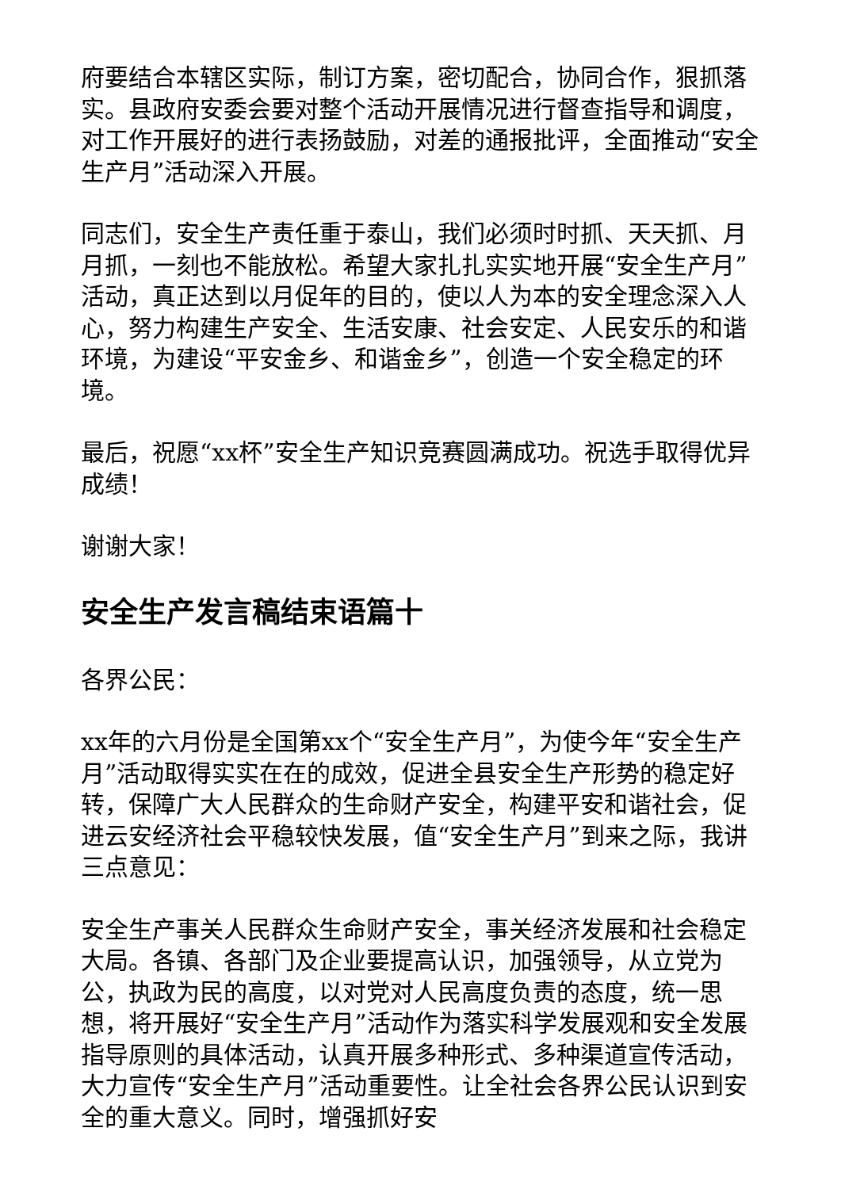府要结合本辖区实际，制订方案，密切配合，协同合作，狠抓落实。县政府安委会要对整个活动开展情况进行督查指导和调度，对工作开展好的进行表扬鼓励，对差的通报批评，全面推动“安全生产月”活动深入开展。
同志们，安全生产责任重于泰山，我们必须时时抓、天天抓、月月抓，一刻也不能放松。希望大家扎扎实实地开展“安全生产月”活动，真正达到以月促年的目的，使以人为本的安全理念深入人心，努力构建生产安全、生活安康、社会安定、人民安乐的和谐环境，为建设“平安金乡、和谐金乡”，创造一个安全稳定的环境。
最后，祝愿“xx杯”安全生产知识竞赛圆满成功。祝选手取得优异成绩！
谢谢大家！
安全生产发言稿结束语篇十
各界公民：
xx年的六月份是全国第xx个“安全生产月”，为使今年“安全生产月”活动取得实实在在的成效，促进全县安全生产形势的稳定好转，保障广大人民群众的生命财产安全，构建平安和谐社会，促进云安经济社会平稳较快发展，值“安全生产月”到来之际，我讲三点意见：
安全生产事关人民群众生命财产安全，事关经济发展和社会稳定大局。各镇、各部门及企业要提高认识，加强领导，从立党为公，执政为民的高度，以对党对人民高度负责的态度，统一思想，将开展好“安全生产月”活动作为落实科学发展观和安全发展指导原则的具体活动，认真开展多种形式、多种渠道宣传活动，大力宣传“安全生产月”活动重要性。让全社会各界公民认识到安全的重大意义。同时，增强抓好安